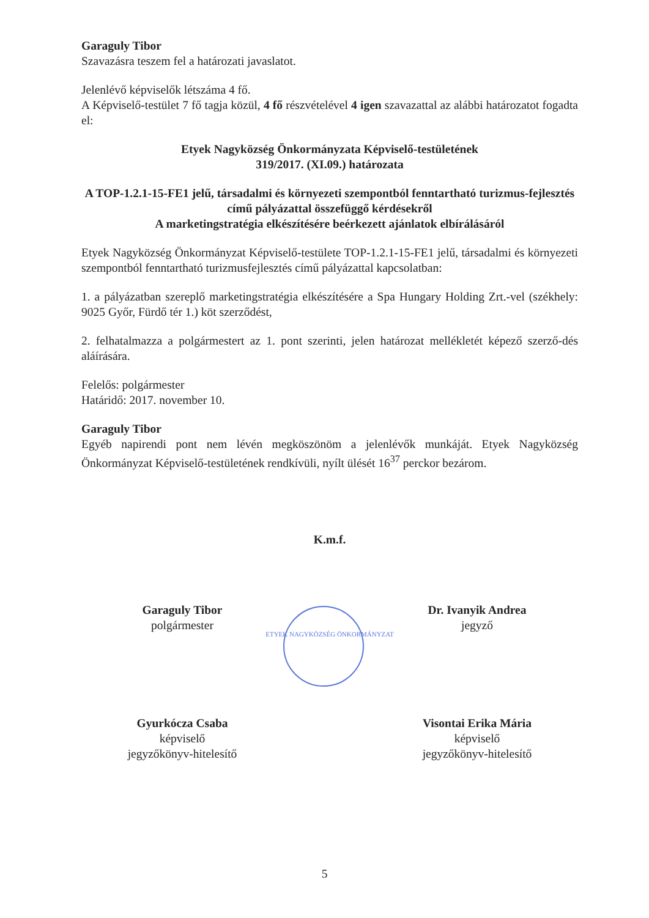Garaguly Tibor
Szavazásra teszem fel a határozati javaslatot.
Jelenlévő képviselők létszáma 4 fő.
A Képviselő-testület 7 fő tagja közül, 4 fő részvételével 4 igen szavazattal az alábbi határozatot fogadta el:
Etyek Nagyközség Önkormányzata Képviselő-testületének
319/2017. (XI.09.) határozata
A TOP-1.2.1-15-FE1 jelű, társadalmi és környezeti szempontból fenntartható turizmus-fejlesztés című pályázattal összefüggő kérdésekről
A marketingstratégia elkészítésére beérkezett ajánlatok elbírálásáról
Etyek Nagyközség Önkormányzat Képviselő-testülete TOP-1.2.1-15-FE1 jelű, társadalmi és környezeti szempontból fenntartható turizmusfejlesztés című pályázattal kapcsolatban:
1. a pályázatban szereplő marketingstratégia elkészítésére a Spa Hungary Holding Zrt.-vel (székhely: 9025 Győr, Fürdő tér 1.) köt szerződést,
2. felhatalmazza a polgármestert az 1. pont szerinti, jelen határozat mellékletét képező szerző-dés aláírására.
Felelős: polgármester
Határidő: 2017. november 10.
Garaguly Tibor
Egyéb napirendi pont nem lévén megköszönöm a jelenlévők munkáját. Etyek Nagyközség Önkormányzat Képviselő-testületének rendkívüli, nyílt ülését 16<sup>37</sup> perckor bezárom.
K.m.f.
Garaguly Tibor
polgármester
Dr. Ivanyik Andrea
jegyző
ETYEK NAGYKÖZSÉG ÖNKORMÁNYZAT
Gyurkócza Csaba
képviselő
jegyzőkönyv-hitelesítő
Visontai Erika Mária
képviselő
jegyzőkönyv-hitelesítő
5